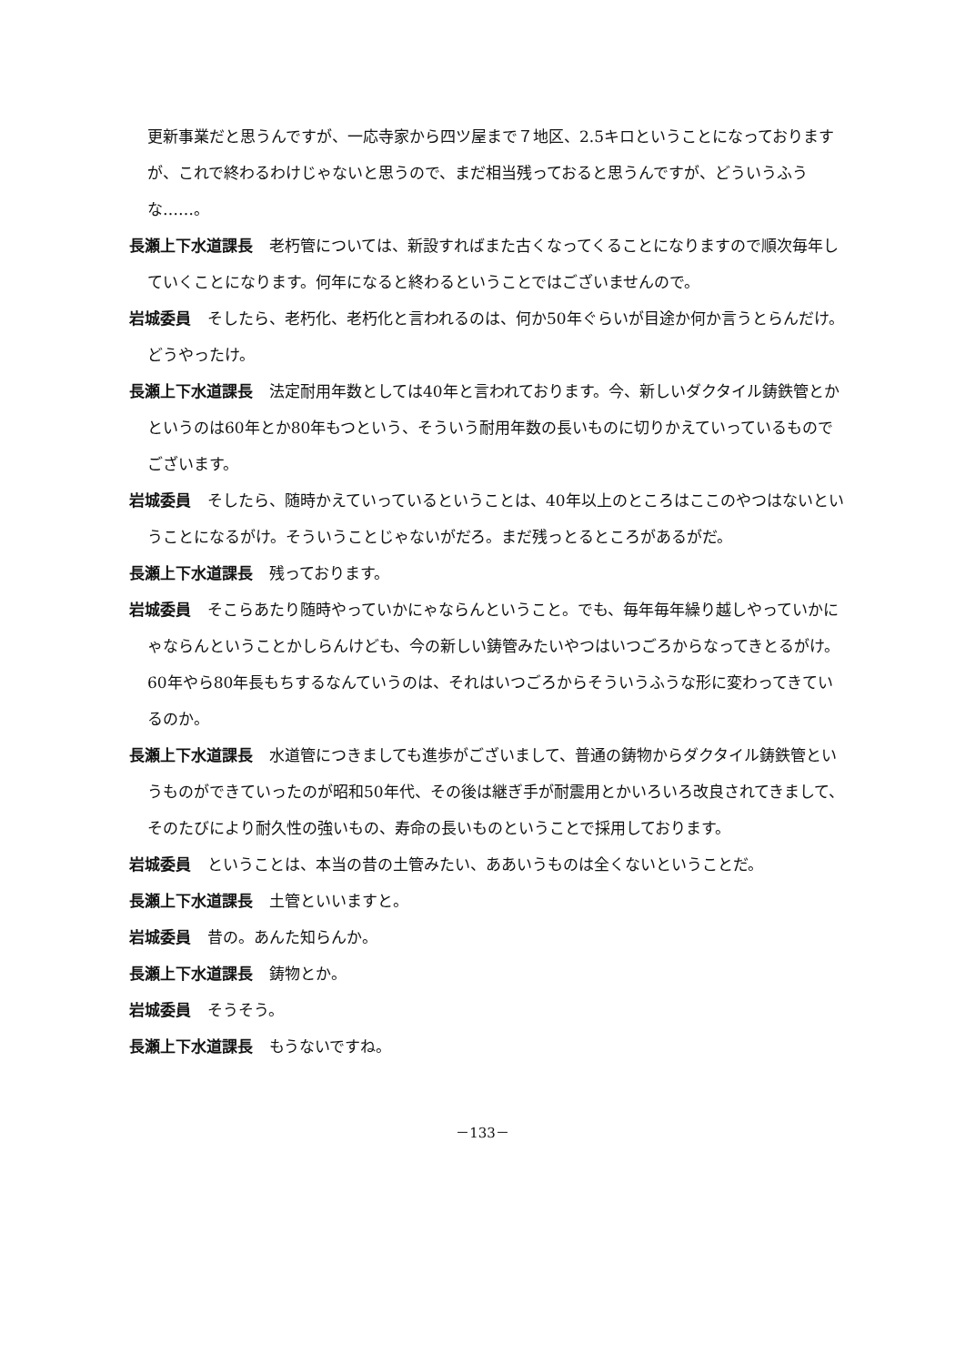更新事業だと思うんですが、一応寺家から四ツ屋まで７地区、2.5キロということになっておりますが、これで終わるわけじゃないと思うので、まだ相当残っておると思うんですが、どういうふうな……。
長瀬上下水道課長 老朽管については、新設すればまた古くなってくることになりますので順次毎年していくことになります。何年になると終わるということではございませんので。
岩城委員 そしたら、老朽化、老朽化と言われるのは、何か50年ぐらいが目途か何か言うとらんだけ。どうやったけ。
長瀬上下水道課長 法定耐用年数としては40年と言われております。今、新しいダクタイル鋳鉄管とかというのは60年とか80年もつという、そういう耐用年数の長いものに切りかえていっているものでございます。
岩城委員 そしたら、随時かえていっているということは、40年以上のところはここのやつはないということになるがけ。そういうことじゃないがだろ。まだ残っとるところがあるがだ。
長瀬上下水道課長 残っております。
岩城委員 そこらあたり随時やっていかにゃならんということ。でも、毎年毎年繰り越しやっていかにゃならんということかしらんけども、今の新しい鋳管みたいやつはいつごろからなってきとるがけ。60年やら80年長もちするなんていうのは、それはいつごろからそういうふうな形に変わってきているのか。
長瀬上下水道課長 水道管につきましても進歩がございまして、普通の鋳物からダクタイル鋳鉄管というものができていったのが昭和50年代、その後は継ぎ手が耐震用とかいろいろ改良されてきまして、そのたびにより耐久性の強いもの、寿命の長いものということで採用しております。
岩城委員 ということは、本当の昔の土管みたい、ああいうものは全くないということだ。
長瀬上下水道課長 土管といいますと。
岩城委員 昔の。あんた知らんか。
長瀬上下水道課長 鋳物とか。
岩城委員 そうそう。
長瀬上下水道課長 もうないですね。
－133－